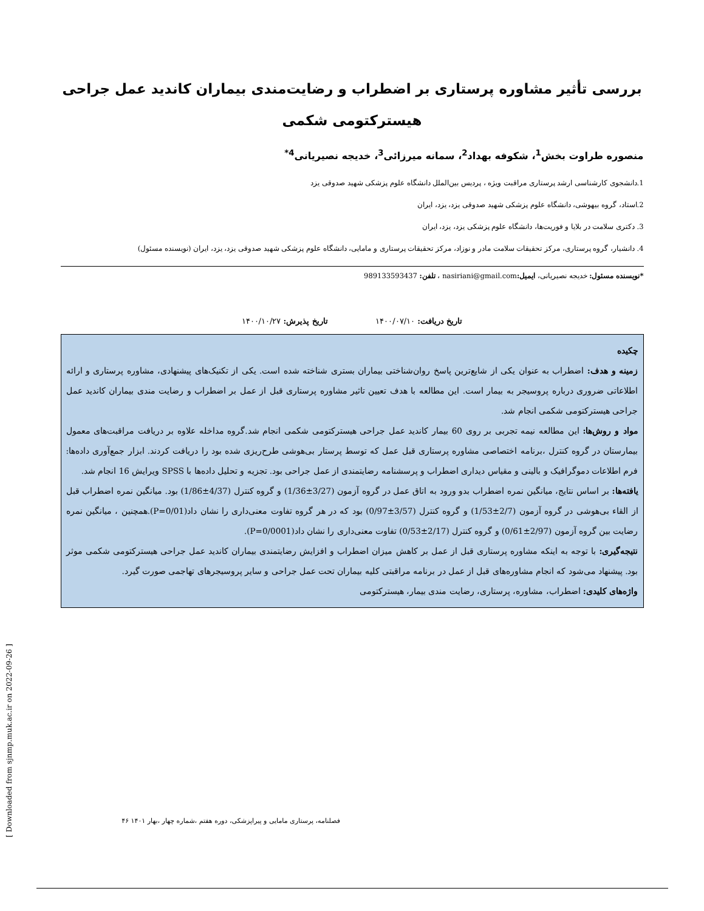بررسی تأثیر مشاوره پرستاری بر اضطراب و رضایت‌مندی بیماران کاندید عمل جراحی هیسترکتومی شکمی
منصوره طراوت بخش<sup>1</sup>، شکوفه بهداد<sup>2</sup>، سمانه میرزائی<sup>3</sup>، خدیجه نصیریانی<sup>4*</sup>
1.دانشجوی کارشناسی ارشد پرستاری مراقبت ویژه ، پردیس بین‌الملل دانشگاه علوم پزشکی شهید صدوقی یزد
2.استاد، گروه بیهوشی، دانشگاه علوم پزشکی شهید صدوقی یزد، یزد، ایران
3. دکتری سلامت در بلایا و فوریت‌ها، دانشگاه علوم پزشکی یزد، یزد، ایران
4. دانشیار، گروه پرستاری، مرکز تحقیقات سلامت مادر و نوزاد، مرکز تحقیقات پرستاری و مامایی، دانشگاه علوم پزشکی شهید صدوقی یزد، یزد، ایران (نویسنده مسئول)
*نویسنده مسئول: خدیجه نصیریانی، ایمیل: nasiriani@gmail.com ، تلفن: 989133593437
تاریخ دریافت: ۱۴۰۰/۰۷/۱۰ تاریخ پذیرش: ۱۴۰۰/۱۰/۲۷
چکیده
زمینه و هدف: اضطراب به عنوان یکی از شایع‌ترین پاسخ روان‌شناختی بیماران بستری شناخته شده است. یکی از تکنیک‌های پیشنهادی، مشاوره پرستاری و ارائه اطلاعاتی ضروری درباره پروسیجر به بیمار است. این مطالعه با هدف تعیین تاثیر مشاوره پرستاری قبل از عمل بر اضطراب و رضایت مندی بیماران کاندید عمل جراحی هیسترکتومی شکمی انجام شد.
مواد و روش‌ها: این مطالعه نیمه تجربی بر روی 60 بیمار کاندید عمل جراحی هیسترکتومی شکمی انجام شد.گروه مداخله علاوه بر دریافت مراقبت‌های معمول بیمارستان در گروه کنترل ،برنامه اختصاصی مشاوره پرستاری قبل عمل که توسط پرستار بی‌هوشی طرح‌ریزی شده بود را دریافت کردند. ابزار جمع‌آوری داده‌ها: فرم اطلاعات دموگرافیک و بالینی و مقیاس دیداری اضطراب و پرسشنامه رضایتمندی از عمل جراحی بود. تجزیه و تحلیل داده‌ها با SPSS ویرایش 16 انجام شد.
یافته‌ها: بر اساس نتایج، میانگین نمره اضطراب بدو ورود به اتاق عمل در گروه آزمون (3/27±1/36) و گروه کنترل (4/37±1/86) بود. میانگین نمره اضطراب قبل از القاء بی‌هوشی در گروه آزمون (2/7±1/53) و گروه کنترل (3/57±0/97) بود که در هر گروه تفاوت معنی‌داری را نشان داد(P=0/01).همچنین ، میانگین نمره رضایت بین گروه آزمون (2/97±0/61) و گروه کنترل (2/17±0/53) تفاوت معنی‌داری را نشان داد(P=0/0001).
نتیجه‌گیری: با توجه به اینکه مشاوره پرستاری قبل از عمل بر کاهش میزان اضطراب و افزایش رضایتمندی بیماران کاندید عمل جراحی هیسترکتومی شکمی موثر بود. پیشنهاد می‌شود که انجام مشاوره‌های قبل از عمل در برنامه مراقبتی کلیه بیماران تحت عمل جراحی و سایر پروسیجرهای تهاجمی صورت گیرد.
واژه‌های کلیدی: اضطراب، مشاوره، پرستاری، رضایت مندی بیمار، هیسترکتومی
[ Downloaded from sjnmp.muk.ac.ir on 2022-09-26 ]
فصلنامه، پرستاری مامایی و پیراپزشکی، دوره هفتم ،شماره چهار ،بهار ۱۴۰۱ ۴۶